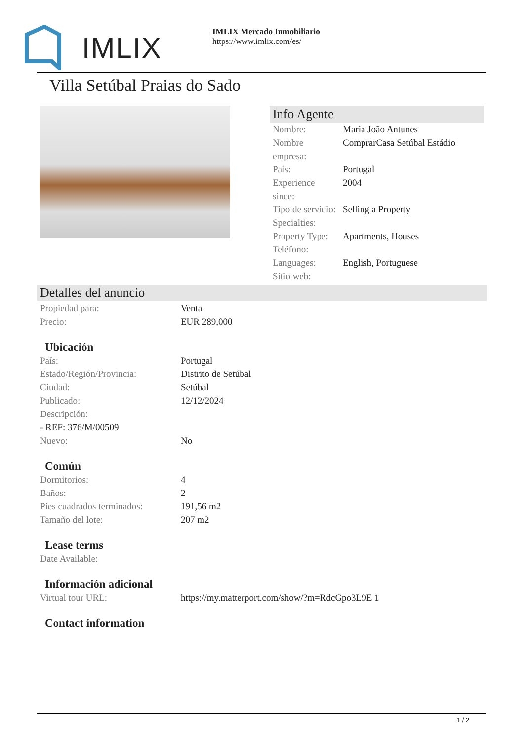IMLIX
IMLIX Mercado Inmobiliario
https://www.imlix.com/es/
Villa Setúbal Praias do Sado
Info Agente
| Nombre: | Maria João Antunes |
| Nombre empresa: | ComprarCasa Setúbal Estádio |
| País: | Portugal |
| Experience since: | 2004 |
| Tipo de servicio: | Selling a Property |
| Specialties: | |
| Property Type: | Apartments, Houses |
| Teléfono: | |
| Languages: | English, Portuguese |
| Sitio web: | |
Detalles del anuncio
| Propiedad para: | Venta |
| Precio: | EUR 289,000 |
Ubicación
| País: | Portugal |
| Estado/Región/Provincia: | Distrito de Setúbal |
| Ciudad: | Setúbal |
| Publicado: | 12/12/2024 |
| Descripción: | |
| - REF: 376/M/00509 | |
| Nuevo: | No |
Común
| Dormitorios: | 4 |
| Baños: | 2 |
| Pies cuadrados terminados: | 191,56 m2 |
| Tamaño del lote: | 207 m2 |
Lease terms
| Date Available: | |
Información adicional
| Virtual tour URL: | https://my.matterport.com/show/?m=RdcGpo3L9E 1 |
Contact information
1 / 2